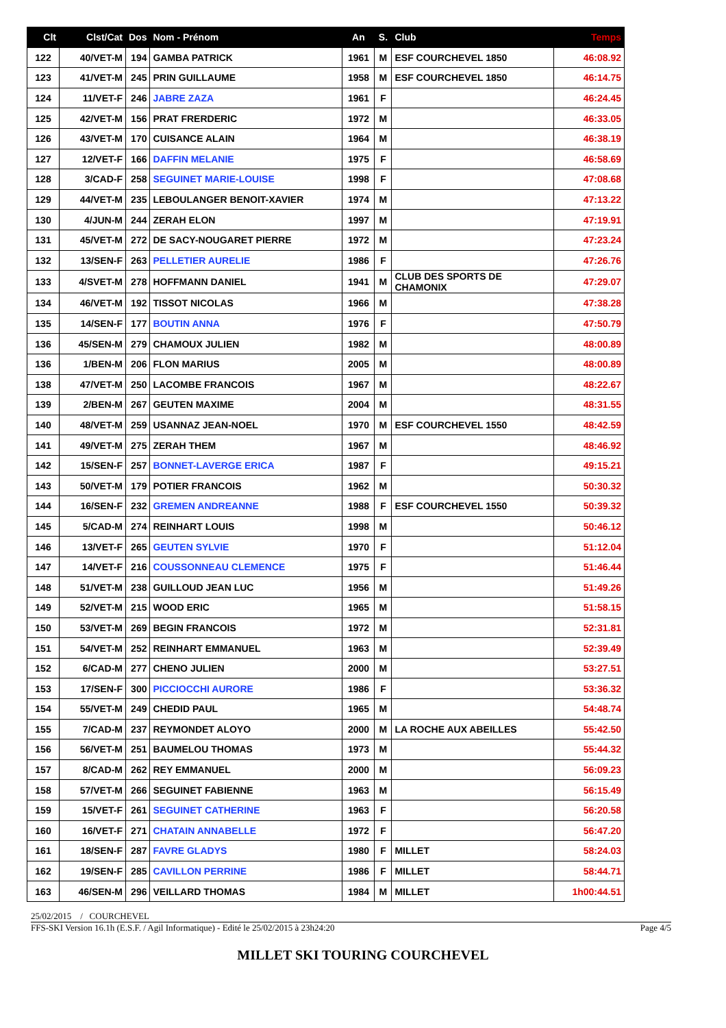| Clt | Clst/Cat | Dos | Nom - Prénom | An | S. | Club | Temps |
| --- | --- | --- | --- | --- | --- | --- | --- |
| 122 | 40/VET-M | 194 | GAMBA PATRICK | 1961 | M | ESF COURCHEVEL 1850 | 46:08.92 |
| 123 | 41/VET-M | 245 | PRIN GUILLAUME | 1958 | M | ESF COURCHEVEL 1850 | 46:14.75 |
| 124 | 11/VET-F | 246 | JABRE ZAZA | 1961 | F | | 46:24.45 |
| 125 | 42/VET-M | 156 | PRAT FRERDERIC | 1972 | M | | 46:33.05 |
| 126 | 43/VET-M | 170 | CUISANCE ALAIN | 1964 | M | | 46:38.19 |
| 127 | 12/VET-F | 166 | DAFFIN MELANIE | 1975 | F | | 46:58.69 |
| 128 | 3/CAD-F | 258 | SEGUINET MARIE-LOUISE | 1998 | F | | 47:08.68 |
| 129 | 44/VET-M | 235 | LEBOULANGER BENOIT-XAVIER | 1974 | M | | 47:13.22 |
| 130 | 4/JUN-M | 244 | ZERAH ELON | 1997 | M | | 47:19.91 |
| 131 | 45/VET-M | 272 | DE SACY-NOUGARET PIERRE | 1972 | M | | 47:23.24 |
| 132 | 13/SEN-F | 263 | PELLETIER AURELIE | 1986 | F | | 47:26.76 |
| 133 | 4/SVET-M | 278 | HOFFMANN DANIEL | 1941 | M | CLUB DES SPORTS DE CHAMONIX | 47:29.07 |
| 134 | 46/VET-M | 192 | TISSOT NICOLAS | 1966 | M | | 47:38.28 |
| 135 | 14/SEN-F | 177 | BOUTIN ANNA | 1976 | F | | 47:50.79 |
| 136 | 45/SEN-M | 279 | CHAMOUX JULIEN | 1982 | M | | 48:00.89 |
| 136 | 1/BEN-M | 206 | FLON MARIUS | 2005 | M | | 48:00.89 |
| 138 | 47/VET-M | 250 | LACOMBE FRANCOIS | 1967 | M | | 48:22.67 |
| 139 | 2/BEN-M | 267 | GEUTEN MAXIME | 2004 | M | | 48:31.55 |
| 140 | 48/VET-M | 259 | USANNAZ JEAN-NOEL | 1970 | M | ESF COURCHEVEL 1550 | 48:42.59 |
| 141 | 49/VET-M | 275 | ZERAH THEM | 1967 | M | | 48:46.92 |
| 142 | 15/SEN-F | 257 | BONNET-LAVERGE ERICA | 1987 | F | | 49:15.21 |
| 143 | 50/VET-M | 179 | POTIER FRANCOIS | 1962 | M | | 50:30.32 |
| 144 | 16/SEN-F | 232 | GREMEN ANDREANNE | 1988 | F | ESF COURCHEVEL 1550 | 50:39.32 |
| 145 | 5/CAD-M | 274 | REINHART LOUIS | 1998 | M | | 50:46.12 |
| 146 | 13/VET-F | 265 | GEUTEN SYLVIE | 1970 | F | | 51:12.04 |
| 147 | 14/VET-F | 216 | COUSSONNEAU CLEMENCE | 1975 | F | | 51:46.44 |
| 148 | 51/VET-M | 238 | GUILLOUD JEAN LUC | 1956 | M | | 51:49.26 |
| 149 | 52/VET-M | 215 | WOOD ERIC | 1965 | M | | 51:58.15 |
| 150 | 53/VET-M | 269 | BEGIN FRANCOIS | 1972 | M | | 52:31.81 |
| 151 | 54/VET-M | 252 | REINHART EMMANUEL | 1963 | M | | 52:39.49 |
| 152 | 6/CAD-M | 277 | CHENO JULIEN | 2000 | M | | 53:27.51 |
| 153 | 17/SEN-F | 300 | PICCIOCCHI AURORE | 1986 | F | | 53:36.32 |
| 154 | 55/VET-M | 249 | CHEDID PAUL | 1965 | M | | 54:48.74 |
| 155 | 7/CAD-M | 237 | REYMONDET ALOYO | 2000 | M | LA ROCHE AUX ABEILLES | 55:42.50 |
| 156 | 56/VET-M | 251 | BAUMELOU THOMAS | 1973 | M | | 55:44.32 |
| 157 | 8/CAD-M | 262 | REY EMMANUEL | 2000 | M | | 56:09.23 |
| 158 | 57/VET-M | 266 | SEGUINET FABIENNE | 1963 | M | | 56:15.49 |
| 159 | 15/VET-F | 261 | SEGUINET CATHERINE | 1963 | F | | 56:20.58 |
| 160 | 16/VET-F | 271 | CHATAIN ANNABELLE | 1972 | F | | 56:47.20 |
| 161 | 18/SEN-F | 287 | FAVRE GLADYS | 1980 | F | MILLET | 58:24.03 |
| 162 | 19/SEN-F | 285 | CAVILLON PERRINE | 1986 | F | MILLET | 58:44.71 |
| 163 | 46/SEN-M | 296 | VEILLARD THOMAS | 1984 | M | MILLET | 1h00:44.51 |
25/02/2015 / COURCHEVEL
FFS-SKI Version 16.1h (E.S.F. / Agil Informatique) - Edité le 25/02/2015 à 23h24:20 Page 4/5
MILLET SKI TOURING COURCHEVEL